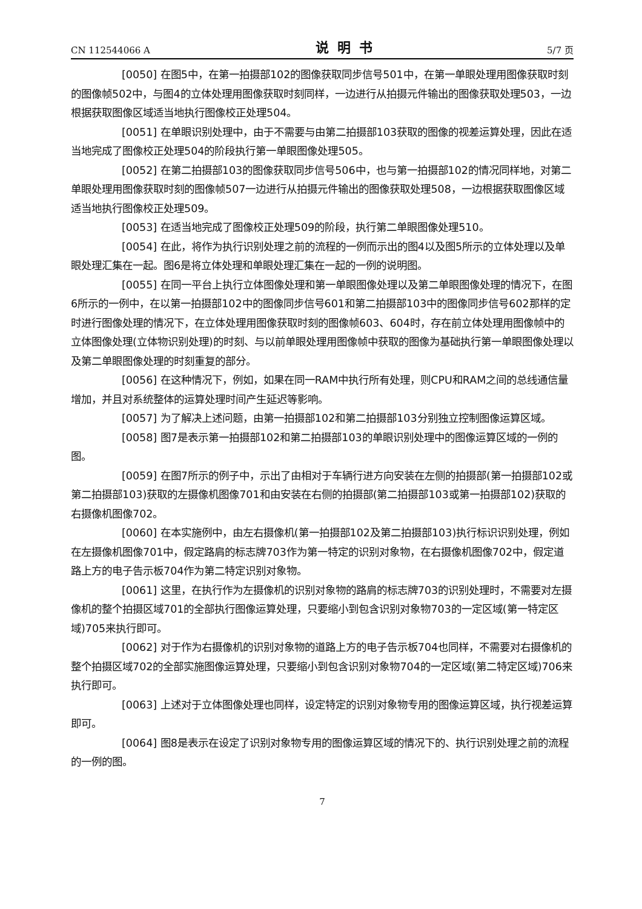CN 112544066 A 说明书 5/7 页
[0050] 在图5中，在第一拍摄部102的图像获取同步信号501中，在第一单眼处理用图像获取时刻的图像帧502中，与图4的立体处理用图像获取时刻同样，一边进行从拍摄元件输出的图像获取处理503，一边根据获取图像区域适当地执行图像校正处理504。
[0051] 在单眼识别处理中，由于不需要与由第二拍摄部103获取的图像的视差运算处理，因此在适当地完成了图像校正处理504的阶段执行第一单眼图像处理505。
[0052] 在第二拍摄部103的图像获取同步信号506中，也与第一拍摄部102的情况同样地，对第二单眼处理用图像获取时刻的图像帧507一边进行从拍摄元件输出的图像获取处理508，一边根据获取图像区域适当地执行图像校正处理509。
[0053] 在适当地完成了图像校正处理509的阶段，执行第二单眼图像处理510。
[0054] 在此，将作为执行识别处理之前的流程的一例而示出的图4以及图5所示的立体处理以及单眼处理汇集在一起。图6是将立体处理和单眼处理汇集在一起的一例的说明图。
[0055] 在同一平台上执行立体图像处理和第一单眼图像处理以及第二单眼图像处理的情况下，在图6所示的一例中，在以第一拍摄部102中的图像同步信号601和第二拍摄部103中的图像同步信号602那样的定时进行图像处理的情况下，在立体处理用图像获取时刻的图像帧603、604时，存在前立体处理用图像帧中的立体图像处理(立体物识别处理)的时刻、与以前单眼处理用图像帧中获取的图像为基础执行第一单眼图像处理以及第二单眼图像处理的时刻重复的部分。
[0056] 在这种情况下，例如，如果在同一RAM中执行所有处理，则CPU和RAM之间的总线通信量增加，并且对系统整体的运算处理时间产生延迟等影响。
[0057] 为了解决上述问题，由第一拍摄部102和第二拍摄部103分别独立控制图像运算区域。
[0058] 图7是表示第一拍摄部102和第二拍摄部103的单眼识别处理中的图像运算区域的一例的图。
[0059] 在图7所示的例子中，示出了由相对于车辆行进方向安装在左侧的拍摄部(第一拍摄部102或第二拍摄部103)获取的左摄像机图像701和由安装在右侧的拍摄部(第二拍摄部103或第一拍摄部102)获取的右摄像机图像702。
[0060] 在本实施例中，由左右摄像机(第一拍摄部102及第二拍摄部103)执行标识识别处理，例如在左摄像机图像701中，假定路肩的标志牌703作为第一特定的识别对象物，在右摄像机图像702中，假定道路上方的电子告示板704作为第二特定识别对象物。
[0061] 这里，在执行作为左摄像机的识别对象物的路肩的标志牌703的识别处理时，不需要对左摄像机的整个拍摄区域701的全部执行图像运算处理，只要缩小到包含识别对象物703的一定区域(第一特定区域)705来执行即可。
[0062] 对于作为右摄像机的识别对象物的道路上方的电子告示板704也同样，不需要对右摄像机的整个拍摄区域702的全部实施图像运算处理，只要缩小到包含识别对象物704的一定区域(第二特定区域)706来执行即可。
[0063] 上述对于立体图像处理也同样，设定特定的识别对象物专用的图像运算区域，执行视差运算即可。
[0064] 图8是表示在设定了识别对象物专用的图像运算区域的情况下的、执行识别处理之前的流程的一例的图。
7